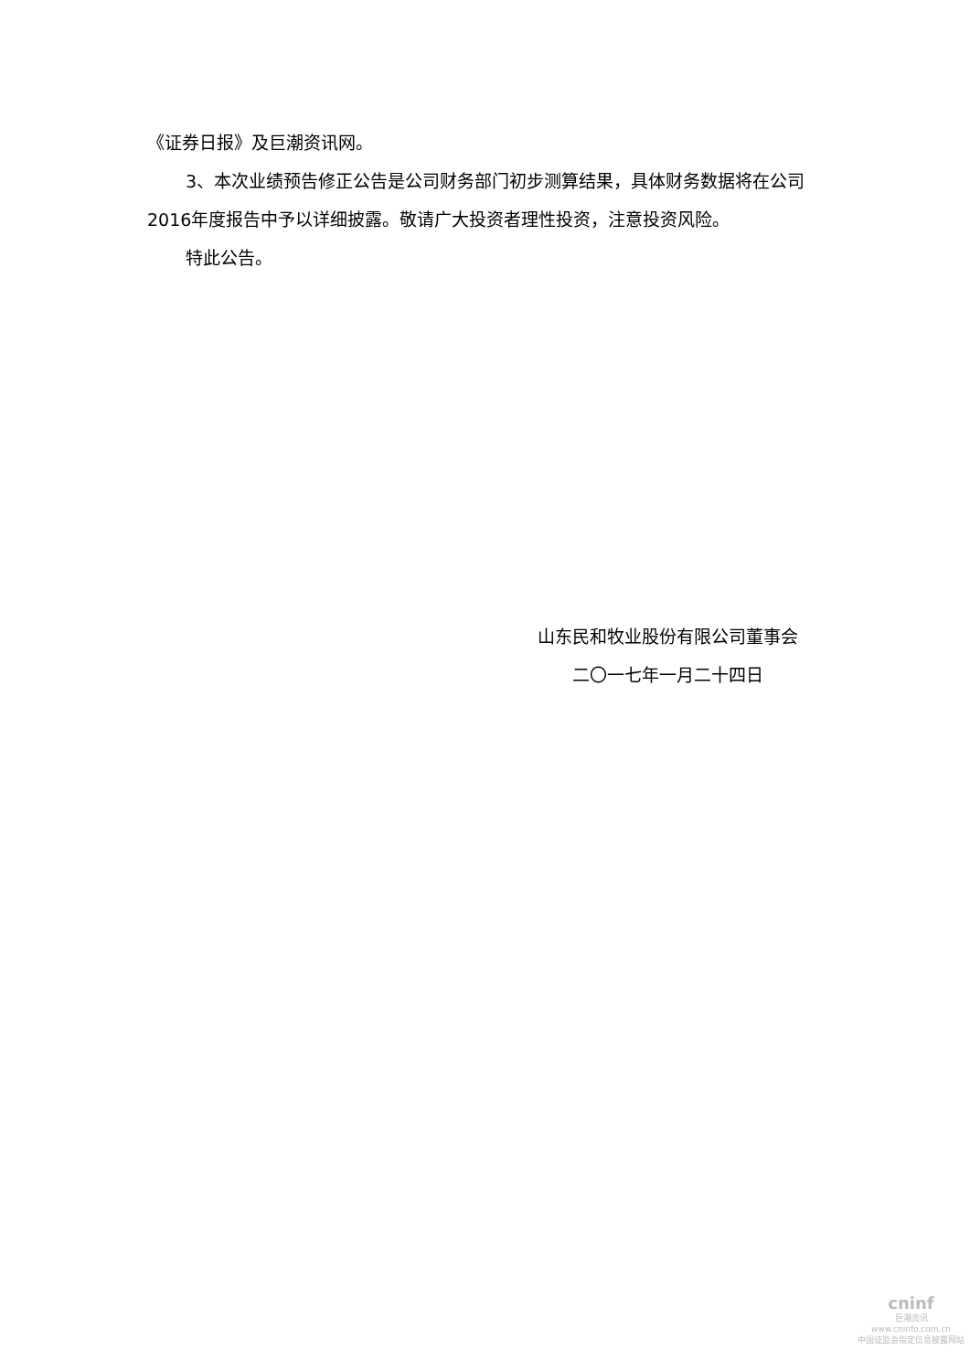《证券日报》及巨潮资讯网。
3、本次业绩预告修正公告是公司财务部门初步测算结果，具体财务数据将在公司2016年度报告中予以详细披露。敬请广大投资者理性投资，注意投资风险。
特此公告。
山东民和牧业股份有限公司董事会
二〇一七年一月二十四日
cninf
巨潮资讯
www.cninfo.com.cn
中国证监会指定信息披露网站